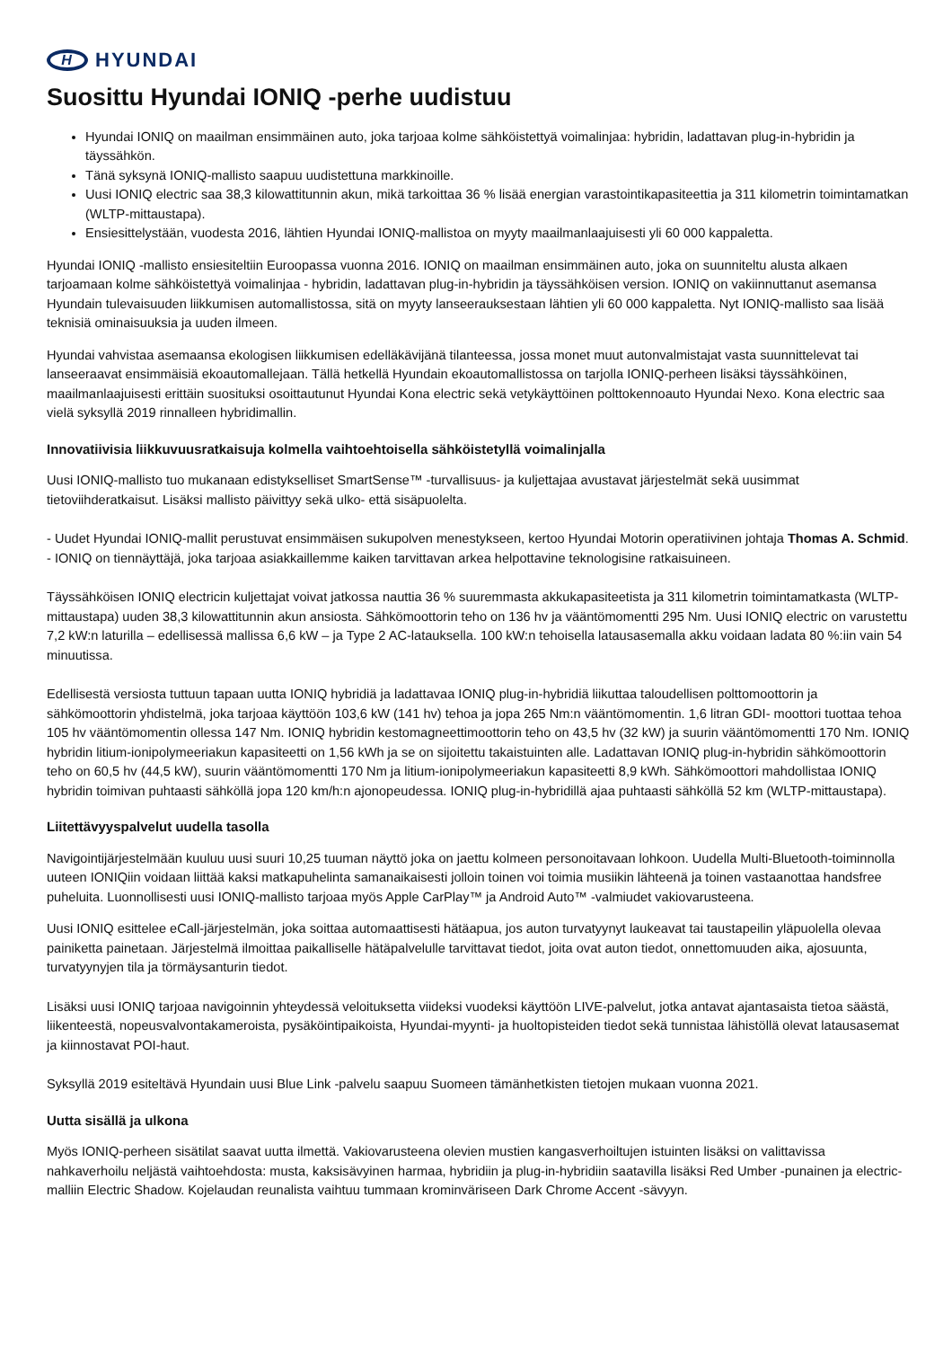H
HYUNDAI
Suosittu Hyundai IONIQ -perhe uudistuu
Hyundai IONIQ on maailman ensimmäinen auto, joka tarjoaa kolme sähköistettyä voimalinjaa: hybridin, ladattavan plug-in-hybridin ja täyssähkön.
Tänä syksynä IONIQ-mallisto saapuu uudistettuna markkinoille.
Uusi IONIQ electric saa 38,3 kilowattitunnin akun, mikä tarkoittaa 36 % lisää energian varastointikapasiteettia ja 311 kilometrin toimintamatkan (WLTP-mittaustapa).
Ensiesittelystään, vuodesta 2016, lähtien Hyundai IONIQ-mallistoa on myyty maailmanlaajuisesti yli 60 000 kappaletta.
Hyundai IONIQ -mallisto ensiesiteltiin Euroopassa vuonna 2016. IONIQ on maailman ensimmäinen auto, joka on suunniteltu alusta alkaen tarjoamaan kolme sähköistettyä voimalinjaa - hybridin, ladattavan plug-in-hybridin ja täyssähköisen version. IONIQ on vakiinnuttanut asemansa Hyundain tulevaisuuden liikkumisen automallistossa, sitä on myyty lanseerauksestaan lähtien yli 60 000 kappaletta. Nyt IONIQ-mallisto saa lisää teknisiä ominaisuuksia ja uuden ilmeen.
Hyundai vahvistaa asemaansa ekologisen liikkumisen edelläkävijänä tilanteessa, jossa monet muut autonvalmistajat vasta suunnittelevat tai lanseeraavat ensimmäisiä ekoautomallejaan. Tällä hetkellä Hyundain ekoautomallistossa on tarjolla IONIQ-perheen lisäksi täyssähköinen, maailmanlaajuisesti erittäin suosituksi osoittautunut Hyundai Kona electric sekä vetykäyttöinen polttokennoauto Hyundai Nexo. Kona electric saa vielä syksyllä 2019 rinnalleen hybridimallin.
Innovatiivisia liikkuvuusratkaisuja kolmella vaihtoehtoisella sähköistetyllä voimalinjalla
Uusi IONIQ-mallisto tuo mukanaan edistykselliset SmartSense™ -turvallisuus- ja kuljettajaa avustavat järjestelmät sekä uusimmat tietoviihderatkaisut. Lisäksi mallisto päivittyy sekä ulko- että sisäpuolelta.
- Uudet Hyundai IONIQ-mallit perustuvat ensimmäisen sukupolven menestykseen, kertoo Hyundai Motorin operatiivinen johtaja Thomas A. Schmid. - IONIQ on tiennäyttäjä, joka tarjoaa asiakkaillemme kaiken tarvittavan arkea helpottavine teknologisine ratkaisuineen.
Täyssähköisen IONIQ electricin kuljettajat voivat jatkossa nauttia 36 % suuremmasta akkukapasiteetista ja 311 kilometrin toimintamatkasta (WLTP-mittaustapa) uuden 38,3 kilowattitunnin akun ansiosta. Sähkömoottorin teho on 136 hv ja vääntömomentti 295 Nm. Uusi IONIQ electric on varustettu 7,2 kW:n laturilla – edellisessä mallissa 6,6 kW – ja Type 2 AC-latauksella. 100 kW:n tehoisella latausasemalla akku voidaan ladata 80 %:iin vain 54 minuutissa.
Edellisestä versiosta tuttuun tapaan uutta IONIQ hybridiä ja ladattavaa IONIQ plug-in-hybridiä liikuttaa taloudellisen polttomoottorin ja sähkömoottorin yhdistelmä, joka tarjoaa käyttöön 103,6 kW (141 hv) tehoa ja jopa 265 Nm:n vääntömomentin. 1,6 litran GDI- moottori tuottaa tehoa 105 hv vääntömomentin ollessa 147 Nm. IONIQ hybridin kestomagneettimoottorin teho on 43,5 hv (32 kW) ja suurin vääntömomentti 170 Nm. IONIQ hybridin litium-ionipolymeeriakun kapasiteetti on 1,56 kWh ja se on sijoitettu takaistuinten alle. Ladattavan IONIQ plug-in-hybridin sähkömoottorin teho on 60,5 hv (44,5 kW), suurin vääntömomentti 170 Nm ja litium-ionipolymeeriakun kapasiteetti 8,9 kWh. Sähkömoottori mahdollistaa IONIQ hybridin toimivan puhtaasti sähköllä jopa 120 km/h:n ajonopeudessa. IONIQ plug-in-hybridillä ajaa puhtaasti sähköllä 52 km (WLTP-mittaustapa).
Liitettävyyspalvelut uudella tasolla
Navigointijärjestelmään kuuluu uusi suuri 10,25 tuuman näyttö joka on jaettu kolmeen personoitavaan lohkoon. Uudella Multi-Bluetooth-toiminnolla uuteen IONIQiin voidaan liittää kaksi matkapuhelinta samanaikaisesti jolloin toinen voi toimia musiikin lähteenä ja toinen vastaanottaa handsfree puheluita. Luonnollisesti uusi IONIQ-mallisto tarjoaa myös Apple CarPlay™ ja Android Auto™ -valmiudet vakiovarusteena.
Uusi IONIQ esittelee eCall-järjestelmän, joka soittaa automaattisesti hätäapua, jos auton turvatyynyt laukeavat tai taustapeilin yläpuolella olevaa painiketta painetaan. Järjestelmä ilmoittaa paikalliselle hätäpalvelulle tarvittavat tiedot, joita ovat auton tiedot, onnettomuuden aika, ajosuunta, turvatyynyjen tila ja törmäysanturin tiedot.
Lisäksi uusi IONIQ tarjoaa navigoinnin yhteydessä veloituksetta viideksi vuodeksi käyttöön LIVE-palvelut, jotka antavat ajantasaista tietoa säästä, liikenteestä, nopeusvalvontakameroista, pysäköintipaikoista, Hyundai-myynti- ja huoltopisteiden tiedot sekä tunnistaa lähistöllä olevat latausasemat ja kiinnostavat POI-haut.
Syksyllä 2019 esiteltävä Hyundain uusi Blue Link -palvelu saapuu Suomeen tämänhetkisten tietojen mukaan vuonna 2021.
Uutta sisällä ja ulkona
Myös IONIQ-perheen sisätilat saavat uutta ilmettä. Vakiovarusteena olevien mustien kangasverhoiltujen istuinten lisäksi on valittavissa nahkaverhoilu neljästä vaihtoehdosta: musta, kaksisävyinen harmaa, hybridiin ja plug-in-hybridiin saatavilla lisäksi Red Umber -punainen ja electric-malliin Electric Shadow. Kojelaudan reunalista vaihtuu tummaan krominväriseen Dark Chrome Accent -sävyyn.